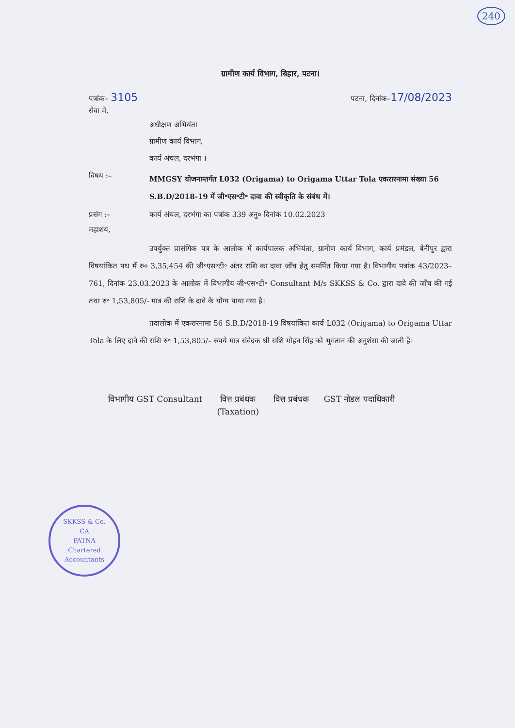240
ग्रामीण कार्य विभाग, बिहार, पटना।
पत्रांक– 3105
पटना, दिनांक–17/08/2023
सेवा में,
अधीक्षण अभियंता
ग्रामीण कार्य विभाग,
कार्य अंचल, दरभंगा ।
विषय :–
MMGSY योजनान्तर्गत L032 (Origama) to Origama Uttar Tola एकरारनामा संख्या 56 S.B.D/2018-19 में जी॰एस॰टी॰ दावा की स्वीकृति के संबंध में।
प्रसंग :– कार्य अंचल, दरभंगा का पत्रांक 339 अनु० दिनांक 10.02.2023
महाशय,
उपर्युक्त प्रासंगिक पत्र के आलोक में कार्यपालक अभियंता, ग्रामीण कार्य विभाग, कार्य प्रमंडल, बेनीपुर द्वारा विषयांकित पथ में रु० 3,35,454 की जी॰एस॰टी॰ अंतर राशि का दावा जाँच हेतु समर्पित किया गया है। विभागीय पत्रांक 43/2023–761, दिनांक 23.03.2023 के आलोक में विभागीय जी॰एस॰टी॰ Consultant M/s SKKSS & Co. द्वारा दावे की जाँच की गई तथा रु॰ 1,53,805/- मात्र की राशि के दावे के योग्य पाया गया है।
तदालोक में एकरारनामा 56 S.B.D/2018-19 विषयांकित कार्य L032 (Origama) to Origama Uttar Tola के लिए दावे की राशि रु॰ 1,53,805/– रुपये मात्र संवेदक श्री सशि मोहन सिंह को भुगतान की अनुशंसा की जाती है।
विभागीय GST Consultant वित्त प्रबंधक
(Taxation)
वित्त प्रबंधक GST नोडल पदाधिकारी
SKKSS & Co.
CA
PATNA
Chartered Accountants